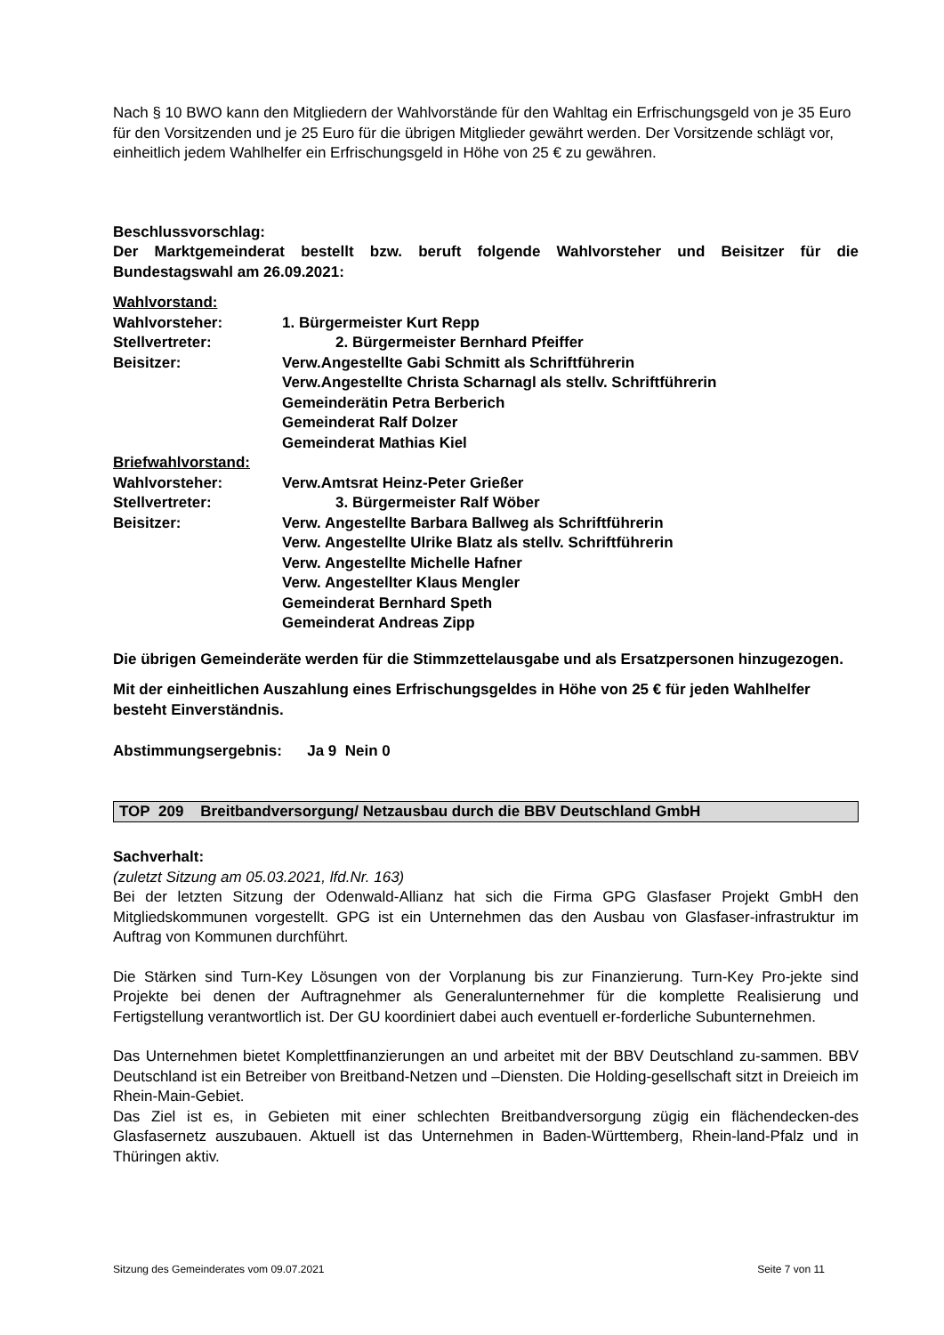Nach § 10 BWO kann den Mitgliedern der Wahlvorstände für den Wahltag ein Erfrischungsgeld von je 35 Euro für den Vorsitzenden und je 25 Euro für die übrigen Mitglieder gewährt werden. Der Vorsitzende schlägt vor, einheitlich jedem Wahlhelfer ein Erfrischungsgeld in Höhe von 25 € zu gewähren.
Beschlussvorschlag:
Der Marktgemeinderat bestellt bzw. beruft folgende Wahlvorsteher und Beisitzer für die Bundestagswahl am 26.09.2021:
Wahlvorstand:
Wahlvorsteher: 1. Bürgermeister Kurt Repp
Stellvertreter: 2. Bürgermeister Bernhard Pfeiffer
Beisitzer: Verw.Angestellte Gabi Schmitt als Schriftführerin
Verw.Angestellte Christa Scharnagl als stellv. Schriftführerin
Gemeinderätin Petra Berberich
Gemeinderat Ralf Dolzer
Gemeinderat Mathias Kiel
Briefwahlvorstand:
Wahlvorsteher: Verw.Amtsrat Heinz-Peter Grießer
Stellvertreter: 3. Bürgermeister Ralf Wöber
Beisitzer: Verw. Angestellte Barbara Ballweg als Schriftführerin
Verw. Angestellte Ulrike Blatz als stellv. Schriftführerin
Verw. Angestellte Michelle Hafner
Verw. Angestellter Klaus Mengler
Gemeinderat Bernhard Speth
Gemeinderat Andreas Zipp
Die übrigen Gemeinderäte werden für die Stimmzettelausgabe und als Ersatzpersonen hinzugezogen.
Mit der einheitlichen Auszahlung eines Erfrischungsgeldes in Höhe von 25 € für jeden Wahlhelfer besteht Einverständnis.
Abstimmungsergebnis: Ja 9 Nein 0
TOP 209 Breitbandversorgung/ Netzausbau durch die BBV Deutschland GmbH
Sachverhalt:
(zuletzt Sitzung am 05.03.2021, lfd.Nr. 163)
Bei der letzten Sitzung der Odenwald-Allianz hat sich die Firma GPG Glasfaser Projekt GmbH den Mitgliedskommunen vorgestellt. GPG ist ein Unternehmen das den Ausbau von Glasfaser-infrastruktur im Auftrag von Kommunen durchführt.
Die Stärken sind Turn-Key Lösungen von der Vorplanung bis zur Finanzierung. Turn-Key Pro-jekte sind Projekte bei denen der Auftragnehmer als Generalunternehmer für die komplette Realisierung und Fertigstellung verantwortlich ist. Der GU koordiniert dabei auch eventuell er-forderliche Subunternehmen.
Das Unternehmen bietet Komplettfinanzierungen an und arbeitet mit der BBV Deutschland zu-sammen. BBV Deutschland ist ein Betreiber von Breitband-Netzen und –Diensten. Die Holding-gesellschaft sitzt in Dreieich im Rhein-Main-Gebiet.
Das Ziel ist es, in Gebieten mit einer schlechten Breitbandversorgung zügig ein flächendecken-des Glasfasernetz auszubauen. Aktuell ist das Unternehmen in Baden-Württemberg, Rhein-land-Pfalz und in Thüringen aktiv.
Sitzung des Gemeinderates vom 09.07.2021 Seite 7 von 11